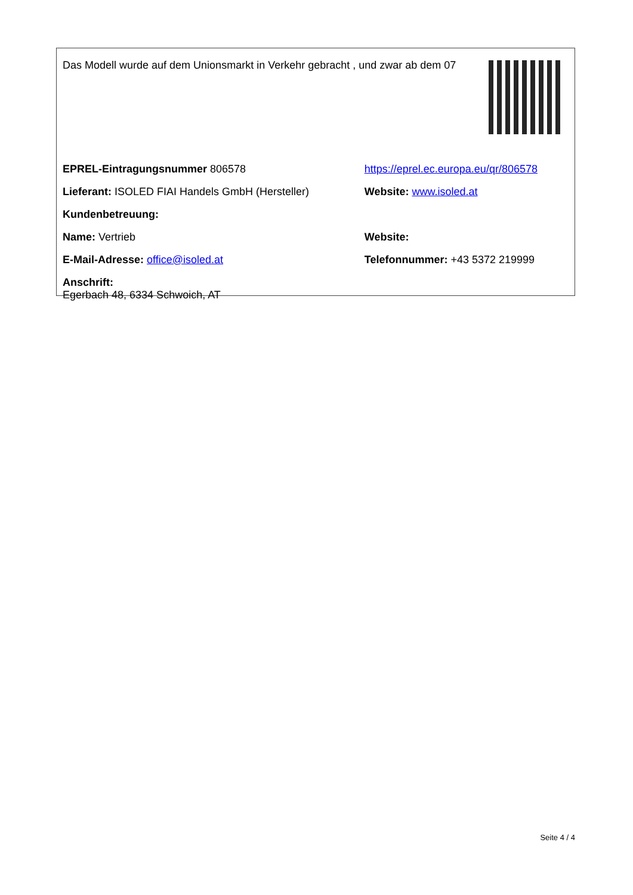Das Modell wurde auf dem Unionsmarkt in Verkehr gebracht , und zwar ab dem 07
| EPREL-Eintragungsnummer 806578 | https://eprel.ec.europa.eu/qr/806578 |
| Lieferant: ISOLED FIAI Handels GmbH (Hersteller) | Website: www.isoled.at |
| Kundenbetreuung: | |
| Name: Vertrieb | Website: |
| E-Mail-Adresse: office@isoled.at | Telefonnummer: +43 5372 219999 |
| Anschrift: Egerbach 48, 6334 Schwoich, AT | |
Seite 4 / 4